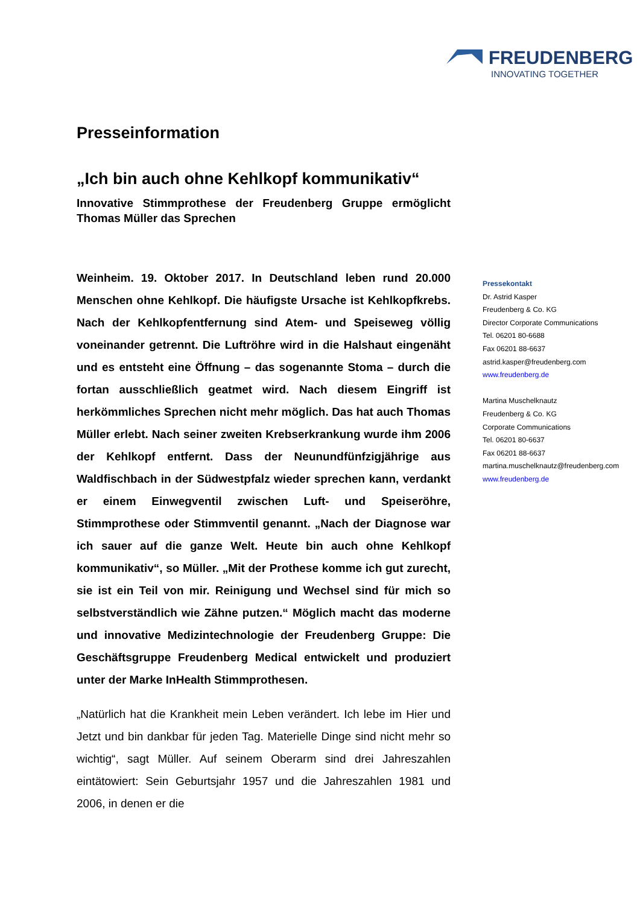FREUDENBERG
INNOVATING TOGETHER
Presseinformation
„Ich bin auch ohne Kehlkopf kommunikativ“
Innovative Stimmprothese der Freudenberg Gruppe ermöglicht Thomas Müller das Sprechen
Weinheim. 19. Oktober 2017. In Deutschland leben rund 20.000 Menschen ohne Kehlkopf. Die häufigste Ursache ist Kehlkopfkrebs. Nach der Kehlkopfentfernung sind Atem- und Speiseweg völlig voneinander getrennt. Die Luftröhre wird in die Halshaut eingenäht und es entsteht eine Öffnung – das sogenannte Stoma – durch die fortan ausschließlich geatmet wird. Nach diesem Eingriff ist herkömmliches Sprechen nicht mehr möglich. Das hat auch Thomas Müller erlebt. Nach seiner zweiten Krebserkrankung wurde ihm 2006 der Kehlkopf entfernt. Dass der Neunundfünfzigjährige aus Waldfischbach in der Südwestpfalz wieder sprechen kann, verdankt er einem Einwegventil zwischen Luft- und Speiseröhre, Stimmprothese oder Stimmventil genannt. „Nach der Diagnose war ich sauer auf die ganze Welt. Heute bin auch ohne Kehlkopf kommunikativ“, so Müller. „Mit der Prothese komme ich gut zurecht, sie ist ein Teil von mir. Reinigung und Wechsel sind für mich so selbstverständlich wie Zähne putzen.“ Möglich macht das moderne und innovative Medizintechnologie der Freudenberg Gruppe: Die Geschäftsgruppe Freudenberg Medical entwickelt und produziert unter der Marke InHealth Stimmprothesen.
„Natürlich hat die Krankheit mein Leben verändert. Ich lebe im Hier und Jetzt und bin dankbar für jeden Tag. Materielle Dinge sind nicht mehr so wichtig“, sagt Müller. Auf seinem Oberarm sind drei Jahreszahlen eintätowiert: Sein Geburtsjahr 1957 und die Jahreszahlen 1981 und 2006, in denen er die
Pressekontakt
Dr. Astrid Kasper
Freudenberg & Co. KG
Director Corporate Communications
Tel. 06201 80-6688
Fax 06201 88-6637
astrid.kasper@freudenberg.com
www.freudenberg.de
Martina Muschelknautz
Freudenberg & Co. KG
Corporate Communications
Tel. 06201 80-6637
Fax 06201 88-6637
martina.muschelknautz@freudenberg.com
www.freudenberg.de